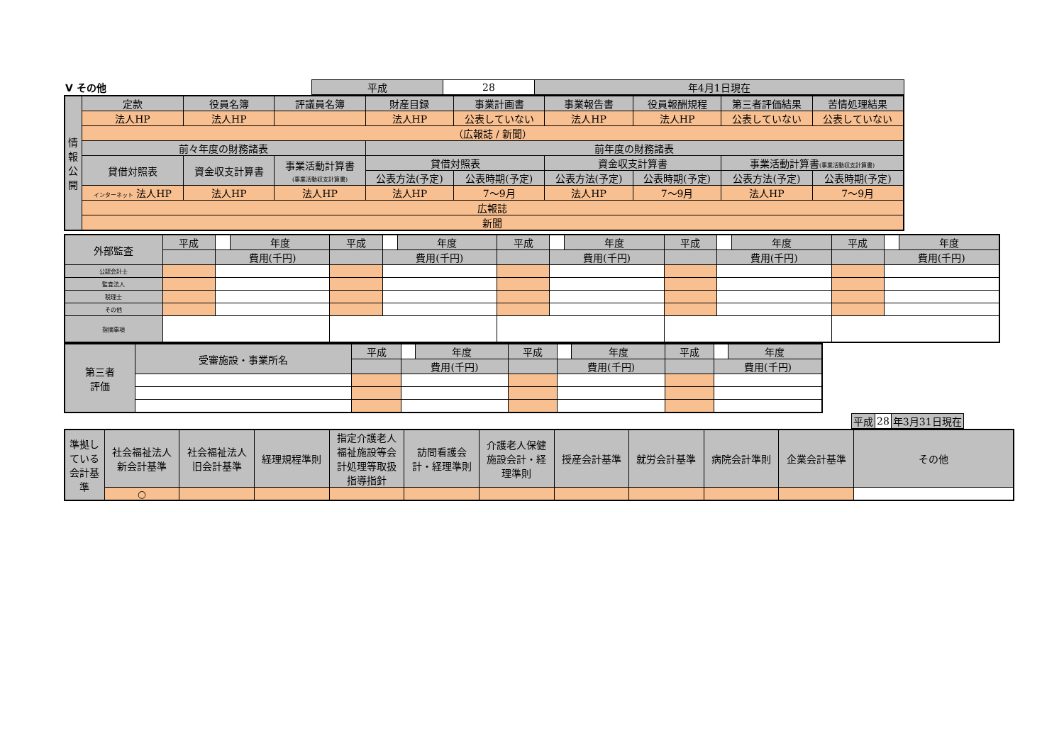| Ⅴ その他 | 平成 | 28 | 年4月1日現在 |
| 情 報 公 開 | 定款 | 役員名簿 | 評議員名簿 | 財産目録 | 事業計画書 | 事業報告書 | 役員報酬規程 | 第三者評価結果 | 苦情処理結果 |
| | 法人HP | 法人HP | | 法人HP | 公表していない | 法人HP | 法人HP | 公表していない | 公表していない |
| | （広報誌 / 新聞） | | | | | | | | |
| | 前々年度の財務諸表 | | | 前年度の財務諸表 | | | | | |
| | 貸借対照表 | 資金収支計算書 | 事業活動計算書 (事業活動収支計算書) | 貸借対照表 | | 資金収支計算書 | | 事業活動計算書 (事業活動収支計算書) | |
| | | | | 公表方法(予定) | 公表時期(予定) | 公表方法(予定) | 公表時期(予定) | 公表方法(予定) | 公表時期(予定) |
| | インターネット 法人HP | 法人HP | 法人HP | 法人HP | 7～9月 | 法人HP | 7～9月 | 法人HP | 7～9月 |
| | 広報誌 | | | | | | | | |
| | 新聞 | | | | | | | | |
| 外部監査 | 平成 | | 年度 | 平成 | | 年度 | 平成 | | 年度 | 平成 | | 年度 | 平成 | | 年度 |
| | | 費用(千円) | | | 費用(千円) | | | 費用(千円) | | | 費用(千円) | | | 費用(千円) | |
| 公認会計士 | | | | | | | | | | | | | | | |
| 監査法人 | | | | | | | | | | | | | | | |
| 税理士 | | | | | | | | | | | | | | | |
| その他 | | | | | | | | | | | | | | | |
| 指摘事項 | | | | | | | | | | | | | | | |
| 第三者 評価 | 受審施設・事業所名 | 平成 | | 年度 | 平成 | | 年度 | 平成 | | 年度 |
| | | | 費用(千円) | | | 費用(千円) | | | 費用(千円) | |
| 平成 | 28 | 年3月31日現在 |
| 準拠し ている 会計基 準 | 社会福祉法人 新会計基準 | 社会福祉法人 旧会計基準 | 経理規程準則 | 指定介護老人 福祉施設等会 計処理等取扱 指導指針 | 訪問看護会 計・経理準則 | 介護老人保健 施設会計・経 理準則 | 授産会計基準 | 就労会計基準 | 病院会計準則 | 企業会計基準 | その他 |
| | ○ | | | | | | | | | | |